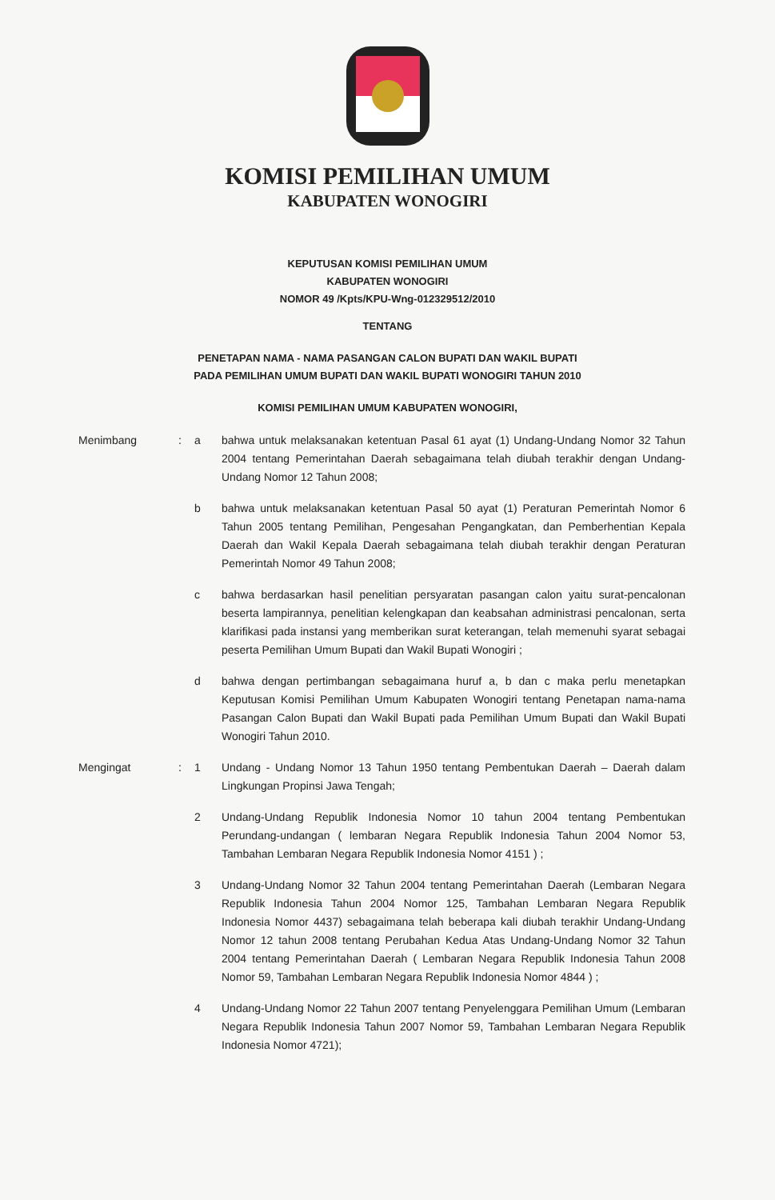KOMISI PEMILIHAN UMUM
KABUPATEN WONOGIRI
KEPUTUSAN KOMISI PEMILIHAN UMUM
KABUPATEN WONOGIRI
NOMOR 49 /Kpts/KPU-Wng-012329512/2010
TENTANG
PENETAPAN NAMA - NAMA PASANGAN CALON BUPATI DAN WAKIL BUPATI
PADA PEMILIHAN UMUM BUPATI DAN WAKIL BUPATI WONOGIRI TAHUN 2010
KOMISI PEMILIHAN UMUM KABUPATEN WONOGIRI,
Menimbang : a bahwa untuk melaksanakan ketentuan Pasal 61 ayat (1) Undang-Undang Nomor 32 Tahun 2004 tentang Pemerintahan Daerah sebagaimana telah diubah terakhir dengan Undang-Undang Nomor 12 Tahun 2008;
b bahwa untuk melaksanakan ketentuan Pasal 50 ayat (1) Peraturan Pemerintah Nomor 6 Tahun 2005 tentang Pemilihan, Pengesahan Pengangkatan, dan Pemberhentian Kepala Daerah dan Wakil Kepala Daerah sebagaimana telah diubah terakhir dengan Peraturan Pemerintah Nomor 49 Tahun 2008;
c bahwa berdasarkan hasil penelitian persyaratan pasangan calon yaitu surat-pencalonan beserta lampirannya, penelitian kelengkapan dan keabsahan administrasi pencalonan, serta klarifikasi pada instansi yang memberikan surat keterangan, telah memenuhi syarat sebagai peserta Pemilihan Umum Bupati dan Wakil Bupati Wonogiri ;
d bahwa dengan pertimbangan sebagaimana huruf a, b dan c maka perlu menetapkan Keputusan Komisi Pemilihan Umum Kabupaten Wonogiri tentang Penetapan nama-nama Pasangan Calon Bupati dan Wakil Bupati pada Pemilihan Umum Bupati dan Wakil Bupati Wonogiri Tahun 2010.
Mengingat : 1 Undang - Undang Nomor 13 Tahun 1950 tentang Pembentukan Daerah – Daerah dalam Lingkungan Propinsi Jawa Tengah;
2 Undang-Undang Republik Indonesia Nomor 10 tahun 2004 tentang Pembentukan Perundang-undangan ( lembaran Negara Republik Indonesia Tahun 2004 Nomor 53, Tambahan Lembaran Negara Republik Indonesia Nomor 4151 ) ;
3 Undang-Undang Nomor 32 Tahun 2004 tentang Pemerintahan Daerah (Lembaran Negara Republik Indonesia Tahun 2004 Nomor 125, Tambahan Lembaran Negara Republik Indonesia Nomor 4437) sebagaimana telah beberapa kali diubah terakhir Undang-Undang Nomor 12 tahun 2008 tentang Perubahan Kedua Atas Undang-Undang Nomor 32 Tahun 2004 tentang Pemerintahan Daerah ( Lembaran Negara Republik Indonesia Tahun 2008 Nomor 59, Tambahan Lembaran Negara Republik Indonesia Nomor 4844 ) ;
4 Undang-Undang Nomor 22 Tahun 2007 tentang Penyelenggara Pemilihan Umum (Lembaran Negara Republik Indonesia Tahun 2007 Nomor 59, Tambahan Lembaran Negara Republik Indonesia Nomor 4721);